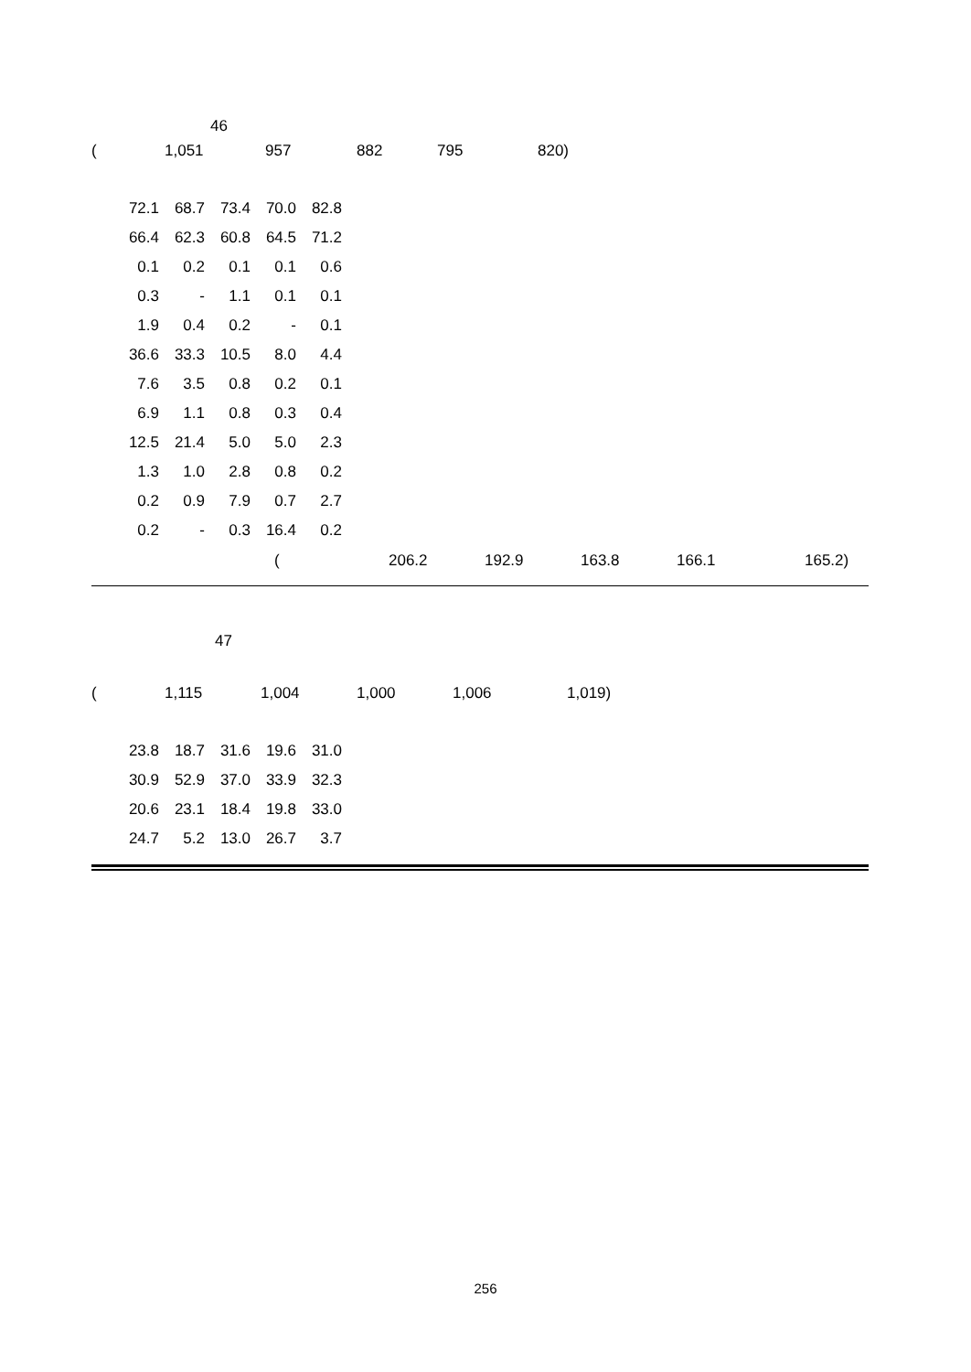46
(1,051 957 882 795 820)
| 72.1 | 68.7 | 73.4 | 70.0 | 82.8 |
| 66.4 | 62.3 | 60.8 | 64.5 | 71.2 |
| 0.1 | 0.2 | 0.1 | 0.1 | 0.6 |
| 0.3 | - | 1.1 | 0.1 | 0.1 |
| 1.9 | 0.4 | 0.2 | - | 0.1 |
| 36.6 | 33.3 | 10.5 | 8.0 | 4.4 |
| 7.6 | 3.5 | 0.8 | 0.2 | 0.1 |
| 6.9 | 1.1 | 0.8 | 0.3 | 0.4 |
| 12.5 | 21.4 | 5.0 | 5.0 | 2.3 |
| 1.3 | 1.0 | 2.8 | 0.8 | 0.2 |
| 0.2 | 0.9 | 7.9 | 0.7 | 2.7 |
| 0.2 | - | 0.3 | 16.4 | 0.2 |
(206.2 192.9 163.8 166.1 165.2)
47
(1,115 1,004 1,000 1,006 1,019)
| 23.8 | 18.7 | 31.6 | 19.6 | 31.0 |
| 30.9 | 52.9 | 37.0 | 33.9 | 32.3 |
| 20.6 | 23.1 | 18.4 | 19.8 | 33.0 |
| 24.7 | 5.2 | 13.0 | 26.7 | 3.7 |
256